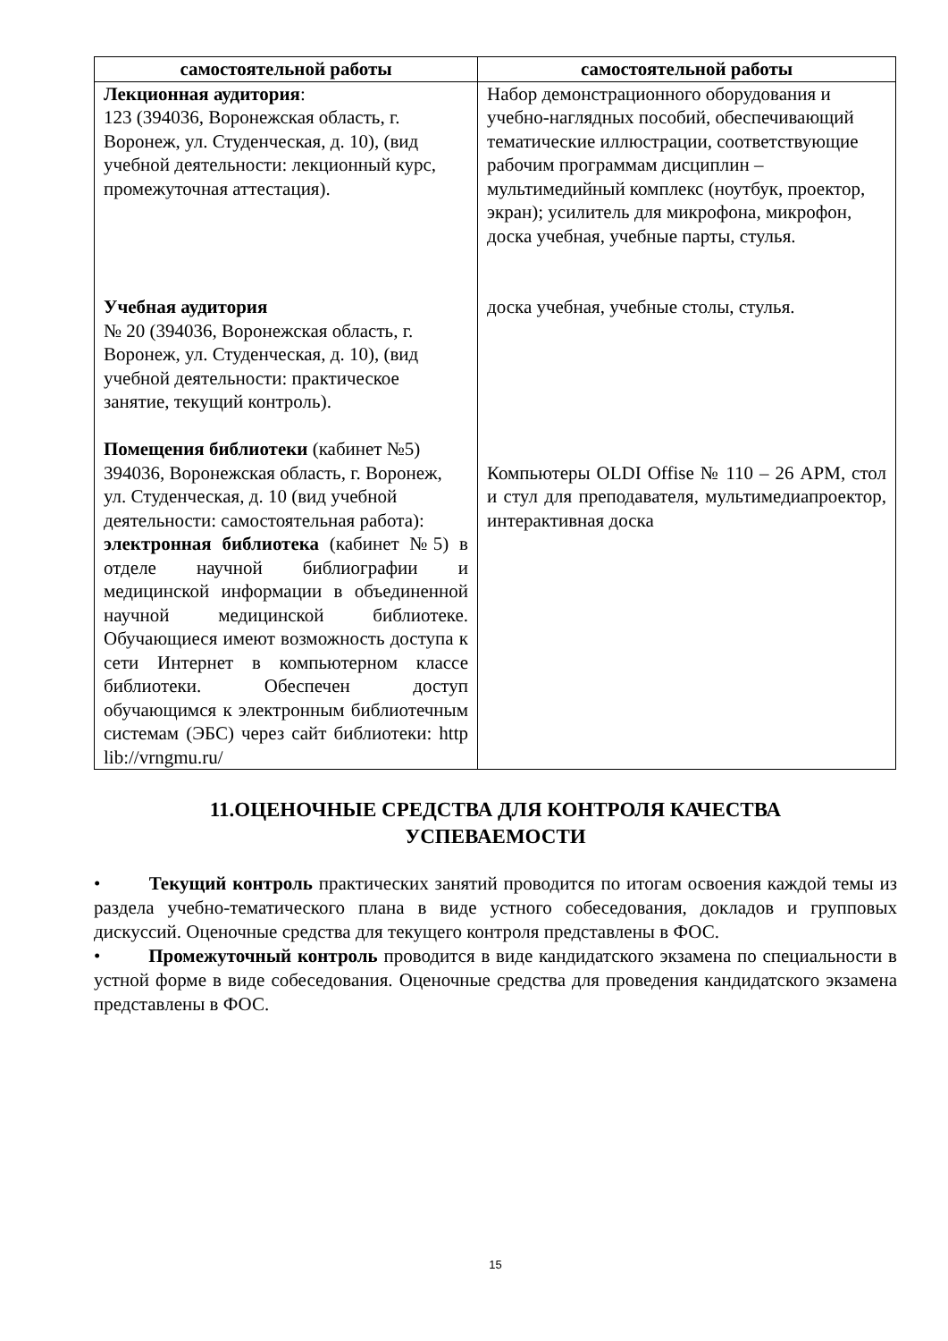| самостоятельной работы | самостоятельной работы |
| --- | --- |
| Лекционная аудитория : 123 (394036, Воронежская область, г. Воронеж, ул. Студенческая, д. 10), (вид учебной деятельности: лекционный курс, промежуточная аттестация). Учебная аудитория № 20 (394036, Воронежская область, г. Воронеж, ул. Студенческая, д. 10), (вид учебной деятельности: практическое занятие, текущий контроль). Помещения библиотеки (кабинет №5) 394036, Воронежская область, г. Воронеж, ул. Студенческая, д. 10 (вид учебной деятельности: самостоятельная работа): электронная библиотека (кабинет №5) в отделе научной библиографии и медицинской информации в объединенной научной медицинской библиотеке. Обучающиеся имеют возможность доступа к сети Интернет в компьютерном классе библиотеки. Обеспечен доступ обучающимся к электронным библиотечным системам (ЭБС) через сайт библиотеки: http lib://vrngmu.ru/ | Набор демонстрационного оборудования и учебно-наглядных пособий, обеспечивающий тематические иллюстрации, соответствующие рабочим программам дисциплин – мультимедийный комплекс (ноутбук, проектор, экран); усилитель для микрофона, микрофон, доска учебная, учебные парты, стулья. доска учебная, учебные столы, стулья. Компьютеры OLDI Offise № 110 – 26 АРМ, стол и стул для преподавателя, мультимедиапроектор, интерактивная доска |
11.ОЦЕНОЧНЫЕ СРЕДСТВА ДЛЯ КОНТРОЛЯ КАЧЕСТВА УСПЕВАЕМОСТИ
• Текущий контроль практических занятий проводится по итогам освоения каждой темы из раздела учебно-тематического плана в виде устного собеседования, докладов и групповых дискуссий. Оценочные средства для текущего контроля представлены в ФОС.
• Промежуточный контроль проводится в виде кандидатского экзамена по специальности в устной форме в виде собеседования. Оценочные средства для проведения кандидатского экзамена представлены в ФОС.
15